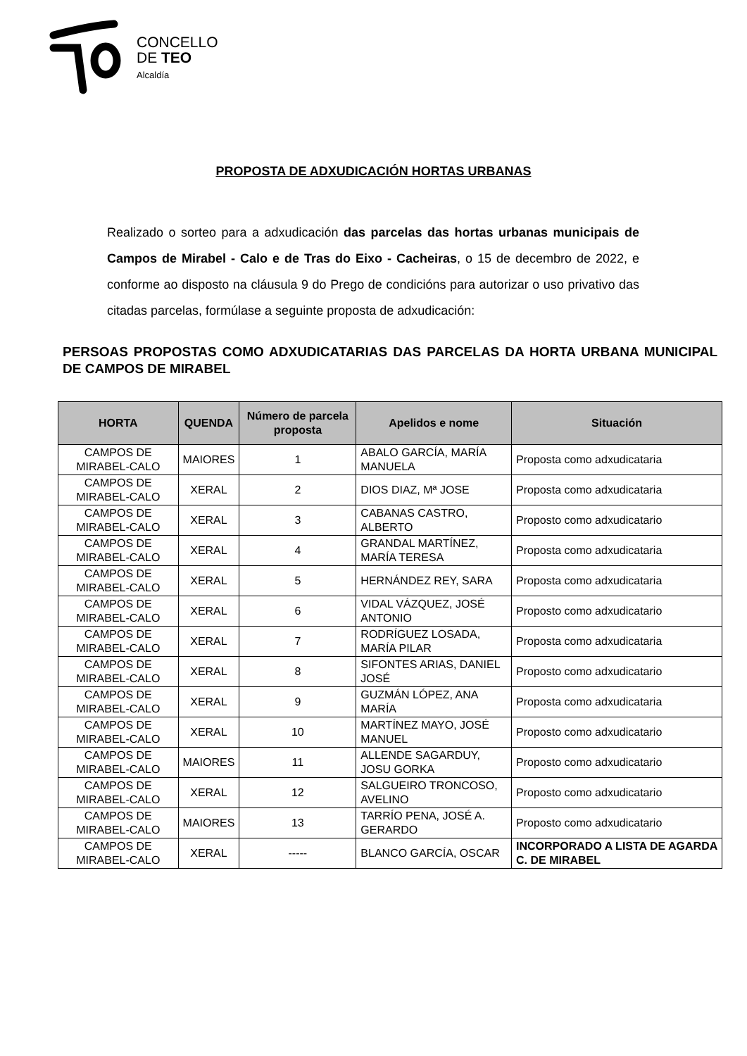CONCELLO
DE TEO
Alcaldía
PROPOSTA DE ADXUDICACIÓN HORTAS URBANAS
Realizado o sorteo para a adxudicación das parcelas das hortas urbanas municipais de Campos de Mirabel - Calo e de Tras do Eixo - Cacheiras, o 15 de decembro de 2022, e conforme ao disposto na cláusula 9 do Prego de condicións para autorizar o uso privativo das citadas parcelas, formúlase a seguinte proposta de adxudicación:
PERSOAS PROPOSTAS COMO ADXUDICATARIAS DAS PARCELAS DA HORTA URBANA MUNICIPAL DE CAMPOS DE MIRABEL
| HORTA | QUENDA | Número de parcela proposta | Apelidos e nome | Situación |
| --- | --- | --- | --- | --- |
| CAMPOS DE MIRABEL-CALO | MAIORES | 1 | ABALO GARCÍA, MARÍA MANUELA | Proposta como adxudicataria |
| CAMPOS DE MIRABEL-CALO | XERAL | 2 | DIOS DIAZ, Mª JOSE | Proposta como adxudicataria |
| CAMPOS DE MIRABEL-CALO | XERAL | 3 | CABANAS CASTRO, ALBERTO | Proposto como adxudicatario |
| CAMPOS DE MIRABEL-CALO | XERAL | 4 | GRANDAL MARTÍNEZ, MARÍA TERESA | Proposta como adxudicataria |
| CAMPOS DE MIRABEL-CALO | XERAL | 5 | HERNÁNDEZ REY, SARA | Proposta como adxudicataria |
| CAMPOS DE MIRABEL-CALO | XERAL | 6 | VIDAL VÁZQUEZ, JOSÉ ANTONIO | Proposto como adxudicatario |
| CAMPOS DE MIRABEL-CALO | XERAL | 7 | RODRÍGUEZ LOSADA, MARÍA PILAR | Proposta como adxudicataria |
| CAMPOS DE MIRABEL-CALO | XERAL | 8 | SIFONTES ARIAS, DANIEL JOSÉ | Proposto como adxudicatario |
| CAMPOS DE MIRABEL-CALO | XERAL | 9 | GUZMÁN LÓPEZ, ANA MARÍA | Proposta como adxudicataria |
| CAMPOS DE MIRABEL-CALO | XERAL | 10 | MARTÍNEZ MAYO, JOSÉ MANUEL | Proposto como adxudicatario |
| CAMPOS DE MIRABEL-CALO | MAIORES | 11 | ALLENDE SAGARDUY, JOSU GORKA | Proposto como adxudicatario |
| CAMPOS DE MIRABEL-CALO | XERAL | 12 | SALGUEIRO TRONCOSO, AVELINO | Proposto como adxudicatario |
| CAMPOS DE MIRABEL-CALO | MAIORES | 13 | TARRÍO PENA, JOSÉ A. GERARDO | Proposto como adxudicatario |
| CAMPOS DE MIRABEL-CALO | XERAL | ----- | BLANCO GARCÍA, OSCAR | INCORPORADO A LISTA DE AGARDA C. DE MIRABEL |